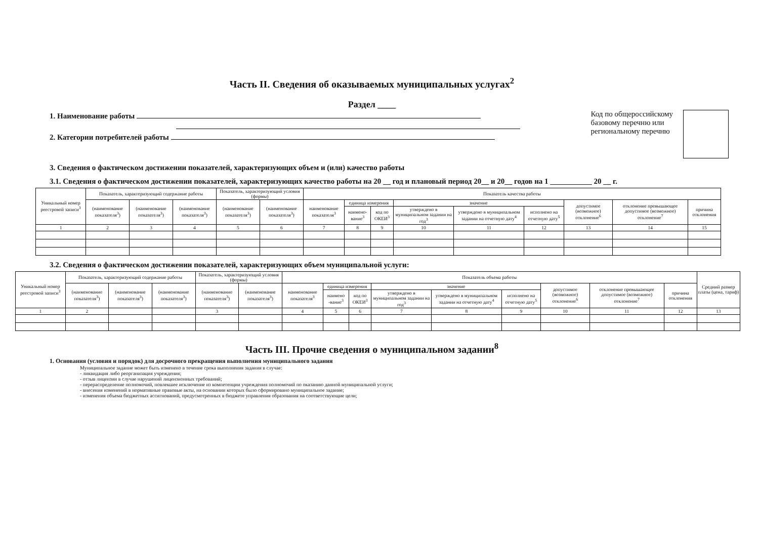Часть II. Сведения об оказываемых муниципальных услугах<sup>2</sup>
Раздел ____
1. Наименование работы
2. Категории потребителей работы
Код по общероссийскому
базовому перечню или
региональному перечню
3. Сведения о фактическом достижении показателей, характеризующих объем и (или) качество работы
3.1. Сведения о фактическом достижении показателей, характеризующих качество работы на 20 __ год и плановый период 20__ и 20__ годов на 1 ___________ 20 __ г.
| Уникальный номер реестровой записи<sup>3</sup> | Показатель, характеризующий содержание работы | | | Показатель, характеризующий условия (формы) | | Показатель качества работы | | | | | | | | |
| --- | --- | --- | --- | --- | --- | --- | --- | --- | --- | --- | --- | --- | --- | --- |
| | (наименование показателя<sup>3</sup>) | (наименование показателя<sup>3</sup>) | (наименование показателя<sup>3</sup>) | (наименование показателя<sup>3</sup>) | (наименование показателя<sup>3</sup>) | наименование показателя<sup>3</sup> | единица измерения | | значение | | | допустимое (возможное) отклонение<sup>6</sup> | отклонение превышающее допустимое (возможное) отклонение<sup>7</sup> | причина отклонения |
| | | | | | | | наимено-вание<sup>3</sup> | код по ОКЕИ<sup>3</sup> | утверждено в муниципальном задании на год<sup>3</sup> | утверждено в муниципальном задании на отчетную дату<sup>4</sup> | исполнено на отчетную дату<sup>5</sup> | | | |
| 1 | 2 | 3 | 4 | 5 | 6 | 7 | 8 | 9 | 10 | 11 | 12 | 13 | 14 | 15 |
3.2. Сведения о фактическом достижении показателей, характеризующих объем муниципальной услуги:
| Уникальный номер реестровой записи<sup>3</sup> | Показатель, характеризующий содержание работы | | | Показатель, характеризующий условия (формы) | | Показатель объема работы | | | | | | | | | Средний размер платы (цена, тариф) |
| --- | --- | --- | --- | --- | --- | --- | --- | --- | --- | --- | --- | --- | --- | --- | --- |
| | (наименование показателя<sup>3</sup>) | (наименование показателя<sup>3</sup>) | (наименование показателя<sup>3</sup>) | (наименование показателя<sup>3</sup>) | (наименование показателя<sup>3</sup>) | наименование показателя<sup>3</sup> | единица измерения | | значение | | | допустимое (возможное) отклонение<sup>6</sup> | отклонение превышающее допустимое (возможное) отклонение<sup>7</sup> | причина отклонения | |
| | | | | | | | наимено -вание<sup>3</sup> | код по ОКЕИ<sup>3</sup> | утверждено в муниципальном задании на год<sup>3</sup> | утверждено в муниципальном задании на отчетную дату<sup>4</sup> | исполнено на отчетную дату<sup>5</sup> | | | | |
| 1 | 2 | | | 3 | | 4 | 5 | 6 | 7 | 8 | 9 | 10 | 11 | 12 | 13 |
Часть III. Прочие сведения о муниципальном задании<sup>8</sup>
1. Основания (условия и порядок) для досрочного прекращения выполнения муниципального задания
Муниципальное задание может быть изменено в течение срока выполнения задания в случае:
- ликвидация либо реорганизация учреждения;
- отзыв лицензии в случае нарушений лицензионных требований;
- перераспределение полномочий, повлекшее исключение из компетенции учреждения полномочий по оказанию данной муниципальной услуги;
- внесения изменений в нормативные правовые акты, на основании которых было сформировано муниципальное задание;
- изменения объема бюджетных ассигнований, предусмотренных в бюджете управления образования на соответствующие цели;